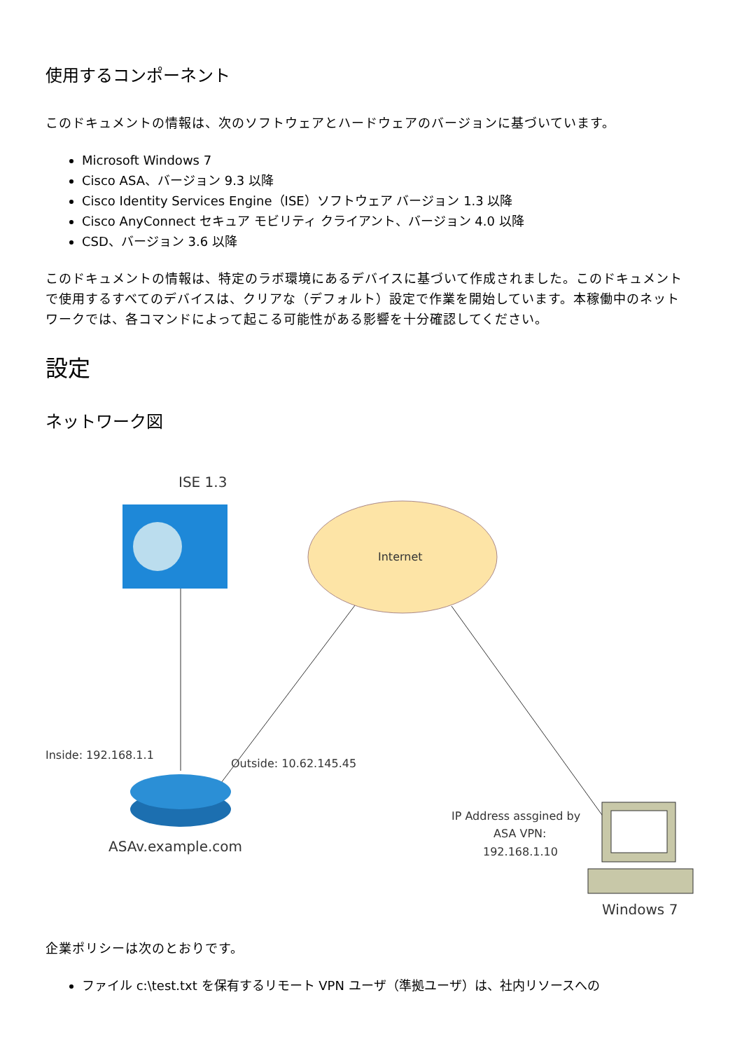使用するコンポーネント
このドキュメントの情報は、次のソフトウェアとハードウェアのバージョンに基づいています。
Microsoft Windows 7
Cisco ASA、バージョン 9.3 以降
Cisco Identity Services Engine（ISE）ソフトウェア バージョン 1.3 以降
Cisco AnyConnect セキュア モビリティ クライアント、バージョン 4.0 以降
CSD、バージョン 3.6 以降
このドキュメントの情報は、特定のラボ環境にあるデバイスに基づいて作成されました。このドキュメントで使用するすべてのデバイスは、クリアな（デフォルト）設定で作業を開始しています。本稼働中のネットワークでは、各コマンドによって起こる可能性がある影響を十分確認してください。
設定
ネットワーク図
ISE 1.3
Internet
Inside: 192.168.1.1
Outside: 10.62.145.45
ASAv.example.com
IP Address assgined by
ASA VPN:
192.168.1.10
Windows 7
企業ポリシーは次のとおりです。
ファイル c:\test.txt を保有するリモート VPN ユーザ（準拠ユーザ）は、社内リソースへの